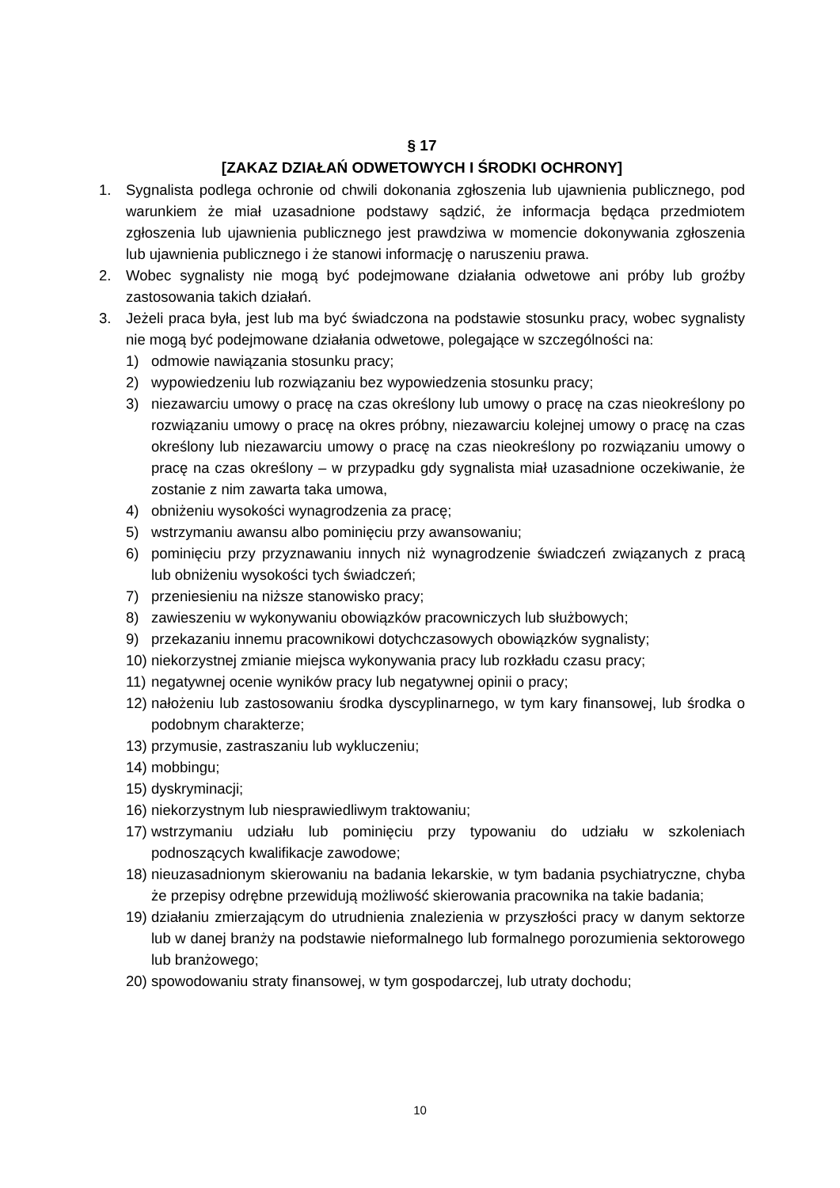§ 17
[ZAKAZ DZIAŁAŃ ODWETOWYCH I ŚRODKI OCHRONY]
1. Sygnalista podlega ochronie od chwili dokonania zgłoszenia lub ujawnienia publicznego, pod warunkiem że miał uzasadnione podstawy sądzić, że informacja będąca przedmiotem zgłoszenia lub ujawnienia publicznego jest prawdziwa w momencie dokonywania zgłoszenia lub ujawnienia publicznego i że stanowi informację o naruszeniu prawa.
2. Wobec sygnalisty nie mogą być podejmowane działania odwetowe ani próby lub groźby zastosowania takich działań.
3. Jeżeli praca była, jest lub ma być świadczona na podstawie stosunku pracy, wobec sygnalisty nie mogą być podejmowane działania odwetowe, polegające w szczególności na:
1) odmowie nawiązania stosunku pracy;
2) wypowiedzeniu lub rozwiązaniu bez wypowiedzenia stosunku pracy;
3) niezawarciu umowy o pracę na czas określony lub umowy o pracę na czas nieokreślony po rozwiązaniu umowy o pracę na okres próbny, niezawarciu kolejnej umowy o pracę na czas określony lub niezawarciu umowy o pracę na czas nieokreślony po rozwiązaniu umowy o pracę na czas określony – w przypadku gdy sygnalista miał uzasadnione oczekiwanie, że zostanie z nim zawarta taka umowa,
4) obniżeniu wysokości wynagrodzenia za pracę;
5) wstrzymaniu awansu albo pominięciu przy awansowaniu;
6) pominięciu przy przyznawaniu innych niż wynagrodzenie świadczeń związanych z pracą lub obniżeniu wysokości tych świadczeń;
7) przeniesieniu na niższe stanowisko pracy;
8) zawieszeniu w wykonywaniu obowiązków pracowniczych lub służbowych;
9) przekazaniu innemu pracownikowi dotychczasowych obowiązków sygnalisty;
10) niekorzystnej zmianie miejsca wykonywania pracy lub rozkładu czasu pracy;
11) negatywnej ocenie wyników pracy lub negatywnej opinii o pracy;
12) nałożeniu lub zastosowaniu środka dyscyplinarnego, w tym kary finansowej, lub środka o podobnym charakterze;
13) przymusie, zastraszaniu lub wykluczeniu;
14) mobbingu;
15) dyskryminacji;
16) niekorzystnym lub niesprawiedliwym traktowaniu;
17) wstrzymaniu udziału lub pominięciu przy typowaniu do udziału w szkoleniach podnoszących kwalifikacje zawodowe;
18) nieuzasadnionym skierowaniu na badania lekarskie, w tym badania psychiatryczne, chyba że przepisy odrębne przewidują możliwość skierowania pracownika na takie badania;
19) działaniu zmierzającym do utrudnienia znalezienia w przyszłości pracy w danym sektorze lub w danej branży na podstawie nieformalnego lub formalnego porozumienia sektorowego lub branżowego;
20) spowodowaniu straty finansowej, w tym gospodarczej, lub utraty dochodu;
10